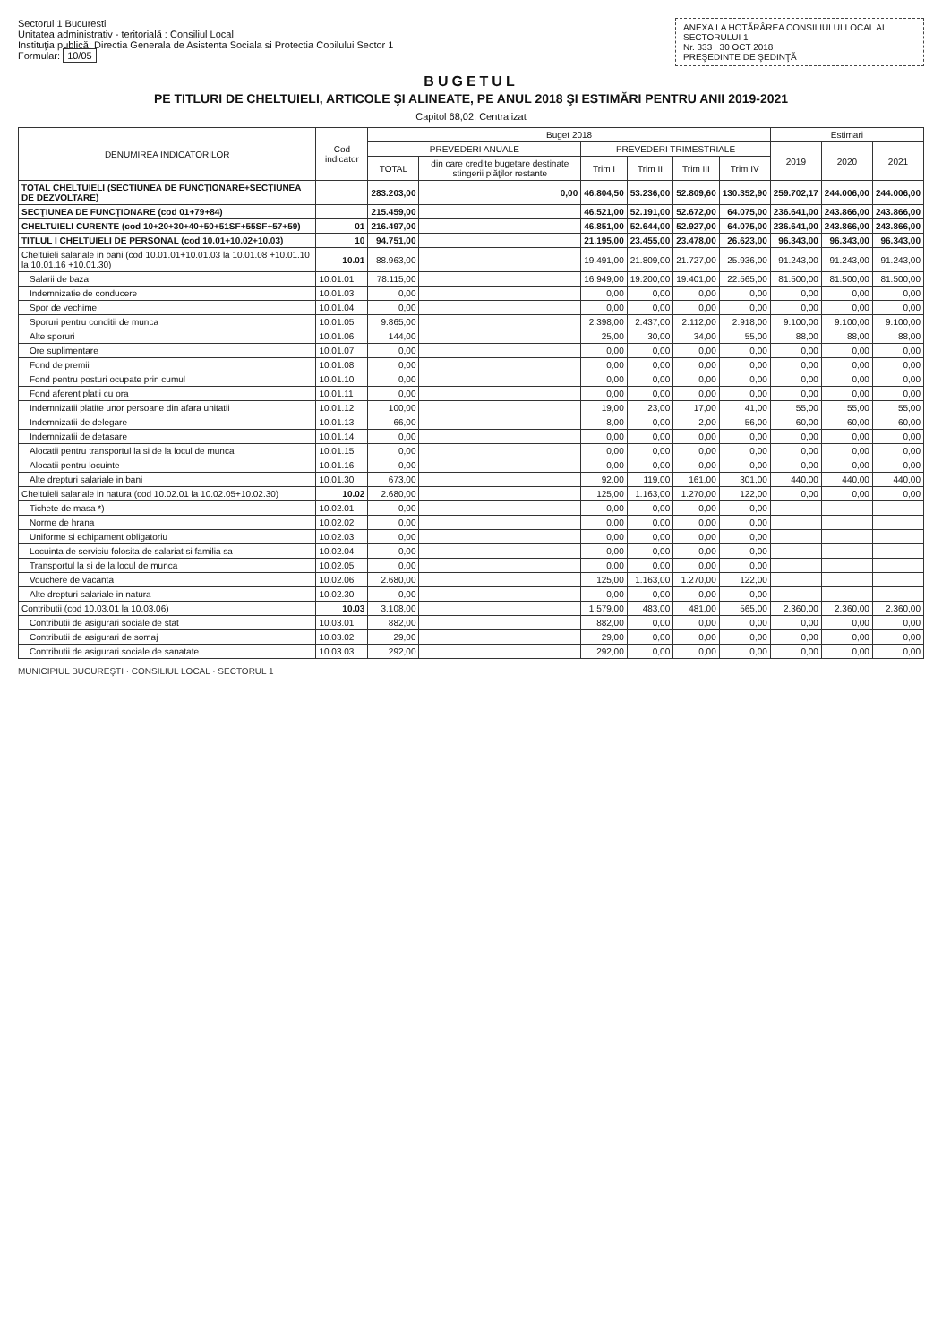Sectorul 1 Bucuresti
Unitatea administrativ - teritorială : Consiliul Local
Instituţia publică: Directia Generala de Asistenta Sociala si Protectia Copilului Sector 1
Formular: 10/05
ANEXA LA HOTĂRÂREA CONSILIULUI LOCAL AL SECTORULUI 1
Nr. 333 30 OCT 2018
PREŞEDINTE DE ŞEDINŢĂ
BUGETUL
PE TITLURI DE CHELTUIELI, ARTICOLE ŞI ALINEATE, PE ANUL 2018 ŞI ESTIMĂRI PENTRU ANII 2019-2021
Capitol 68,02, Centralizat
| DENUMIREA INDICATORILOR | Cod indicator | Buget 2018 | | | | | | Estimari | | |
| --- | --- | --- | --- | --- | --- | --- | --- | --- | --- | --- |
| | | PREVEDERI ANUALE | | PREVEDERI TRIMESTRIALE | | | | 2019 | 2020 | 2021 |
| | | TOTAL | din care credite bugetare destinate stingerii plăţilor restante | Trim I | Trim II | Trim III | Trim IV | | | |
| TOTAL CHELTUIELI (SECTIUNEA DE FUNCŢIONARE+SECŢIUNEA DE DEZVOLTARE) | | 283.203,00 | 0,00 | 46.804,50 | 53.236,00 | 52.809,60 | 130.352,90 | 259.702,17 | 244.006,00 | 244.006,00 |
| SECŢIUNEA DE FUNCŢIONARE (cod 01+79+84) | | 215.459,00 | | 46.521,00 | 52.191,00 | 52.672,00 | 64.075,00 | 236.641,00 | 243.866,00 | 243.866,00 |
| CHELTUIELI CURENTE (cod 10+20+30+40+50+51SF+55SF+57+59) | 01 | 216.497,00 | | 46.851,00 | 52.644,00 | 52.927,00 | 64.075,00 | 236.641,00 | 243.866,00 | 243.866,00 |
| TITLUL I CHELTUIELI DE PERSONAL (cod 10.01+10.02+10.03) | 10 | 94.751,00 | | 21.195,00 | 23.455,00 | 23.478,00 | 26.623,00 | 96.343,00 | 96.343,00 | 96.343,00 |
| Cheltuieli salariale in bani (cod 10.01.01+10.01.03 la 10.01.08 +10.01.10 la 10.01.16 +10.01.30) | 10.01 | 88.963,00 | | 19.491,00 | 21.809,00 | 21.727,00 | 25.936,00 | 91.243,00 | 91.243,00 | 91.243,00 |
| Salarii de baza | 10.01.01 | 78.115,00 | | 16.949,00 | 19.200,00 | 19.401,00 | 22.565,00 | 81.500,00 | 81.500,00 | 81.500,00 |
| Indemnizatie de conducere | 10.01.03 | 0,00 | | 0,00 | 0,00 | 0,00 | 0,00 | 0,00 | 0,00 | 0,00 |
| Spor de vechime | 10.01.04 | 0,00 | | 0,00 | 0,00 | 0,00 | 0,00 | 0,00 | 0,00 | 0,00 |
| Sporuri pentru conditii de munca | 10.01.05 | 9.865,00 | | 2.398,00 | 2.437,00 | 2.112,00 | 2.918,00 | 9.100,00 | 9.100,00 | 9.100,00 |
| Alte sporuri | 10.01.06 | 144,00 | | 25,00 | 30,00 | 34,00 | 55,00 | 88,00 | 88,00 | 88,00 |
| Ore suplimentare | 10.01.07 | 0,00 | | 0,00 | 0,00 | 0,00 | 0,00 | 0,00 | 0,00 | 0,00 |
| Fond de premii | 10.01.08 | 0,00 | | 0,00 | 0,00 | 0,00 | 0,00 | 0,00 | 0,00 | 0,00 |
| Fond pentru posturi ocupate prin cumul | 10.01.10 | 0,00 | | 0,00 | 0,00 | 0,00 | 0,00 | 0,00 | 0,00 | 0,00 |
| Fond aferent platii cu ora | 10.01.11 | 0,00 | | 0,00 | 0,00 | 0,00 | 0,00 | 0,00 | 0,00 | 0,00 |
| Indemnizatii platite unor persoane din afara unitatii | 10.01.12 | 100,00 | | 19,00 | 23,00 | 17,00 | 41,00 | 55,00 | 55,00 | 55,00 |
| Indemnizatii de delegare | 10.01.13 | 66,00 | | 8,00 | 0,00 | 2,00 | 56,00 | 60,00 | 60,00 | 60,00 |
| Indemnizatii de detasare | 10.01.14 | 0,00 | | 0,00 | 0,00 | 0,00 | 0,00 | 0,00 | 0,00 | 0,00 |
| Alocatii pentru transportul la si de la locul de munca | 10.01.15 | 0,00 | | 0,00 | 0,00 | 0,00 | 0,00 | 0,00 | 0,00 | 0,00 |
| Alocatii pentru locuinte | 10.01.16 | 0,00 | | 0,00 | 0,00 | 0,00 | 0,00 | 0,00 | 0,00 | 0,00 |
| Alte drepturi salariale in bani | 10.01.30 | 673,00 | | 92,00 | 119,00 | 161,00 | 301,00 | 440,00 | 440,00 | 440,00 |
| Cheltuieli salariale in natura (cod 10.02.01 la 10.02.05+10.02.30) | 10.02 | 2.680,00 | | 125,00 | 1.163,00 | 1.270,00 | 122,00 | 0,00 | 0,00 | 0,00 |
| Tichete de masa *) | 10.02.01 | 0,00 | | 0,00 | 0,00 | 0,00 | 0,00 | | | |
| Norme de hrana | 10.02.02 | 0,00 | | 0,00 | 0,00 | 0,00 | 0,00 | | | |
| Uniforme si echipament obligatoriu | 10.02.03 | 0,00 | | 0,00 | 0,00 | 0,00 | 0,00 | | | |
| Locuinta de serviciu folosita de salariat si familia sa | 10.02.04 | 0,00 | | 0,00 | 0,00 | 0,00 | 0,00 | | | |
| Transportul la si de la locul de munca | 10.02.05 | 0,00 | | 0,00 | 0,00 | 0,00 | 0,00 | | | |
| Vouchere de vacanta | 10.02.06 | 2.680,00 | | 125,00 | 1.163,00 | 1.270,00 | 122,00 | | | |
| Alte drepturi salariale in natura | 10.02.30 | 0,00 | | 0,00 | 0,00 | 0,00 | 0,00 | | | |
| Contributii (cod 10.03.01 la 10.03.06) | 10.03 | 3.108,00 | | 1.579,00 | 483,00 | 481,00 | 565,00 | 2.360,00 | 2.360,00 | 2.360,00 |
| Contributii de asigurari sociale de stat | 10.03.01 | 882,00 | | 882,00 | 0,00 | 0,00 | 0,00 | 0,00 | 0,00 | 0,00 |
| Contributii de asigurari de somaj | 10.03.02 | 29,00 | | 29,00 | 0,00 | 0,00 | 0,00 | 0,00 | 0,00 | 0,00 |
| Contributii de asigurari sociale de sanatate | 10.03.03 | 292,00 | | 292,00 | 0,00 | 0,00 | 0,00 | 0,00 | 0,00 | 0,00 |
MUNICIPIUL BUCUREŞTI · CONSILIUL LOCAL · SECTORUL 1